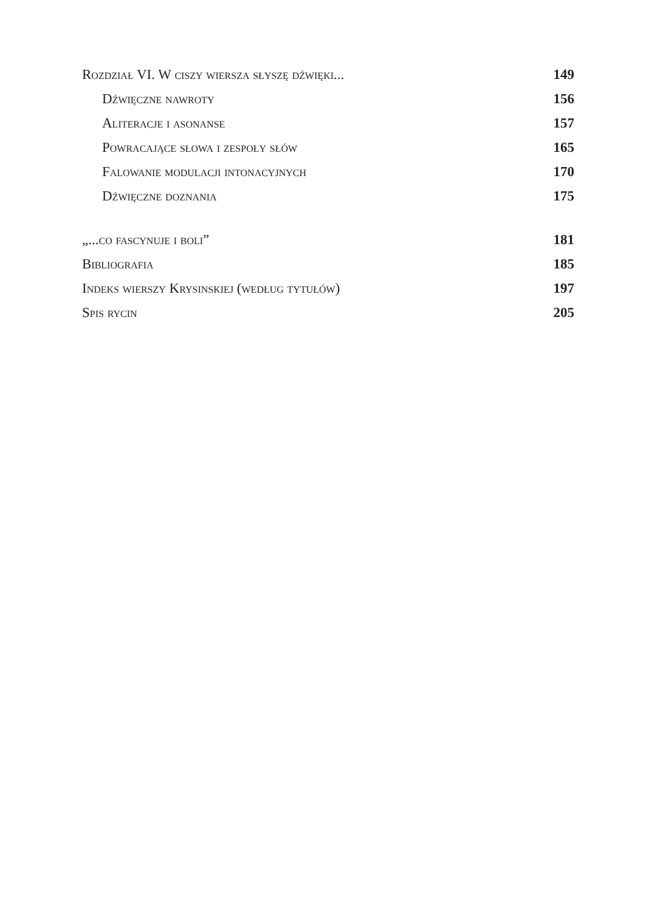Rozdział VI. W ciszy wiersza słyszę dźwięki... 149
Dźwięczne nawroty 156
Aliteracje i asonanse 157
Powracające słowa i zespoły słów 165
Falowanie modulacji intonacyjnych 170
Dźwięczne doznania 175
„...co fascynuje i boli” 181
Bibliografia 185
Indeks wierszy Krysinskiej (według tytułów) 197
Spis rycin 205